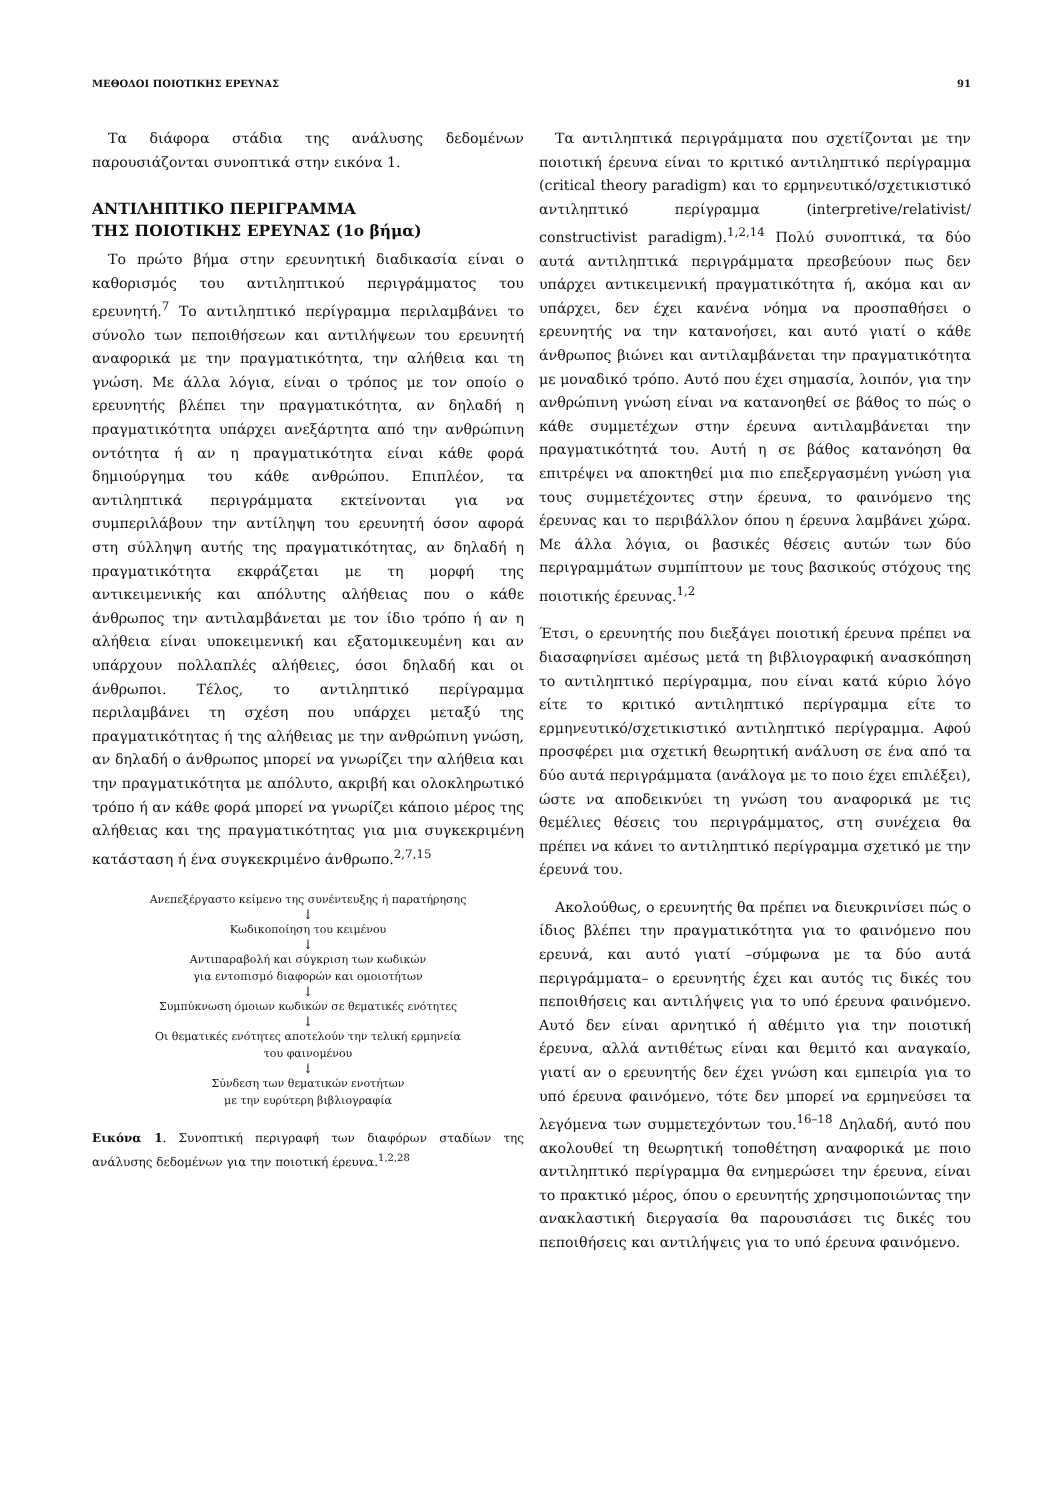ΜΕΘΟΔΟΙ ΠΟΙΟΤΙΚΗΣ ΕΡΕΥΝΑΣ 91
Τα διάφορα στάδια της ανάλυσης δεδομένων παρουσιάζονται συνοπτικά στην εικόνα 1.
ΑΝΤΙΛΗΠΤΙΚΟ ΠΕΡΙΓΡΑΜΜΑ
ΤΗΣ ΠΟΙΟΤΙΚΗΣ ΕΡΕΥΝΑΣ (1ο βήμα)
Το πρώτο βήμα στην ερευνητική διαδικασία είναι ο καθορισμός του αντιληπτικού περιγράμματος του ερευνητή.<sup>7</sup> Το αντιληπτικό περίγραμμα περιλαμβάνει το σύνολο των πεποιθήσεων και αντιλήψεων του ερευνητή αναφορικά με την πραγματικότητα, την αλήθεια και τη γνώση. Με άλλα λόγια, είναι ο τρόπος με τον οποίο ο ερευνητής βλέπει την πραγματικότητα, αν δηλαδή η πραγματικότητα υπάρχει ανεξάρτητα από την ανθρώπινη οντότητα ή αν η πραγματικότητα είναι κάθε φορά δημιούργημα του κάθε ανθρώπου. Επιπλέον, τα αντιληπτικά περιγράμματα εκτείνονται για να συμπεριλάβουν την αντίληψη του ερευνητή όσον αφορά στη σύλληψη αυτής της πραγματικότητας, αν δηλαδή η πραγματικότητα εκφράζεται με τη μορφή της αντικειμενικής και απόλυτης αλήθειας που ο κάθε άνθρωπος την αντιλαμβάνεται με τον ίδιο τρόπο ή αν η αλήθεια είναι υποκειμενική και εξατομικευμένη και αν υπάρχουν πολλαπλές αλήθειες, όσοι δηλαδή και οι άνθρωποι. Τέλος, το αντιληπτικό περίγραμμα περιλαμβάνει τη σχέση που υπάρχει μεταξύ της πραγματικότητας ή της αλήθειας με την ανθρώπινη γνώση, αν δηλαδή ο άνθρωπος μπορεί να γνωρίζει την αλήθεια και την πραγματικότητα με απόλυτο, ακριβή και ολοκληρωτικό τρόπο ή αν κάθε φορά μπορεί να γνωρίζει κάποιο μέρος της αλήθειας και της πραγματικότητας για μια συγκεκριμένη κατάσταση ή ένα συγκεκριμένο άνθρωπο.<sup>2,7,15</sup>
Ανεπεξέργαστο κείμενο της συνέντευξης ή παρατήρησης
↓
Κωδικοποίηση του κειμένου
↓
Αντιπαραβολή και σύγκριση των κωδικών
για εντοπισμό διαφορών και ομοιοτήτων
↓
Συμπύκνωση όμοιων κωδικών σε θεματικές ενότητες
↓
Οι θεματικές ενότητες αποτελούν την τελική ερμηνεία
του φαινομένου
↓
Σύνδεση των θεματικών ενοτήτων
με την ευρύτερη βιβλιογραφία
Εικόνα 1. Συνοπτική περιγραφή των διαφόρων σταδίων της ανάλυσης δεδομένων για την ποιοτική έρευνα.<sup>1,2,28</sup>
Τα αντιληπτικά περιγράμματα που σχετίζονται με την ποιοτική έρευνα είναι το κριτικό αντιληπτικό περίγραμμα (critical theory paradigm) και το ερμηνευτικό/σχετικιστικό αντιληπτικό περίγραμμα (interpretive/relativist/ constructivist paradigm).<sup>1,2,14</sup> Πολύ συνοπτικά, τα δύο αυτά αντιληπτικά περιγράμματα πρεσβεύουν πως δεν υπάρχει αντικειμενική πραγματικότητα ή, ακόμα και αν υπάρχει, δεν έχει κανένα νόημα να προσπαθήσει ο ερευνητής να την κατανοήσει, και αυτό γιατί ο κάθε άνθρωπος βιώνει και αντιλαμβάνεται την πραγματικότητα με μοναδικό τρόπο. Αυτό που έχει σημασία, λοιπόν, για την ανθρώπινη γνώση είναι να κατανοηθεί σε βάθος το πώς ο κάθε συμμετέχων στην έρευνα αντιλαμβάνεται την πραγματικότητά του. Αυτή η σε βάθος κατανόηση θα επιτρέψει να αποκτηθεί μια πιο επεξεργασμένη γνώση για τους συμμετέχοντες στην έρευνα, το φαινόμενο της έρευνας και το περιβάλλον όπου η έρευνα λαμβάνει χώρα. Με άλλα λόγια, οι βασικές θέσεις αυτών των δύο περιγραμμάτων συμπίπτουν με τους βασικούς στόχους της ποιοτικής έρευνας.<sup>1,2</sup>
Έτσι, ο ερευνητής που διεξάγει ποιοτική έρευνα πρέπει να διασαφηνίσει αμέσως μετά τη βιβλιογραφική ανασκόπηση το αντιληπτικό περίγραμμα, που είναι κατά κύριο λόγο είτε το κριτικό αντιληπτικό περίγραμμα είτε το ερμηνευτικό/σχετικιστικό αντιληπτικό περίγραμμα. Αφού προσφέρει μια σχετική θεωρητική ανάλυση σε ένα από τα δύο αυτά περιγράμματα (ανάλογα με το ποιο έχει επιλέξει), ώστε να αποδεικνύει τη γνώση του αναφορικά με τις θεμέλιες θέσεις του περιγράμματος, στη συνέχεια θα πρέπει να κάνει το αντιληπτικό περίγραμμα σχετικό με την έρευνά του.
Ακολούθως, ο ερευνητής θα πρέπει να διευκρινίσει πώς ο ίδιος βλέπει την πραγματικότητα για το φαινόμενο που ερευνά, και αυτό γιατί –σύμφωνα με τα δύο αυτά περιγράμματα– ο ερευνητής έχει και αυτός τις δικές του πεποιθήσεις και αντιλήψεις για το υπό έρευνα φαινόμενο. Αυτό δεν είναι αρνητικό ή αθέμιτο για την ποιοτική έρευνα, αλλά αντιθέτως είναι και θεμιτό και αναγκαίο, γιατί αν ο ερευνητής δεν έχει γνώση και εμπειρία για το υπό έρευνα φαινόμενο, τότε δεν μπορεί να ερμηνεύσει τα λεγόμενα των συμμετεχόντων του.<sup>16–18</sup> Δηλαδή, αυτό που ακολουθεί τη θεωρητική τοποθέτηση αναφορικά με ποιο αντιληπτικό περίγραμμα θα ενημερώσει την έρευνα, είναι το πρακτικό μέρος, όπου ο ερευνητής χρησιμοποιώντας την ανακλαστική διεργασία θα παρουσιάσει τις δικές του πεποιθήσεις και αντιλήψεις για το υπό έρευνα φαινόμενο.